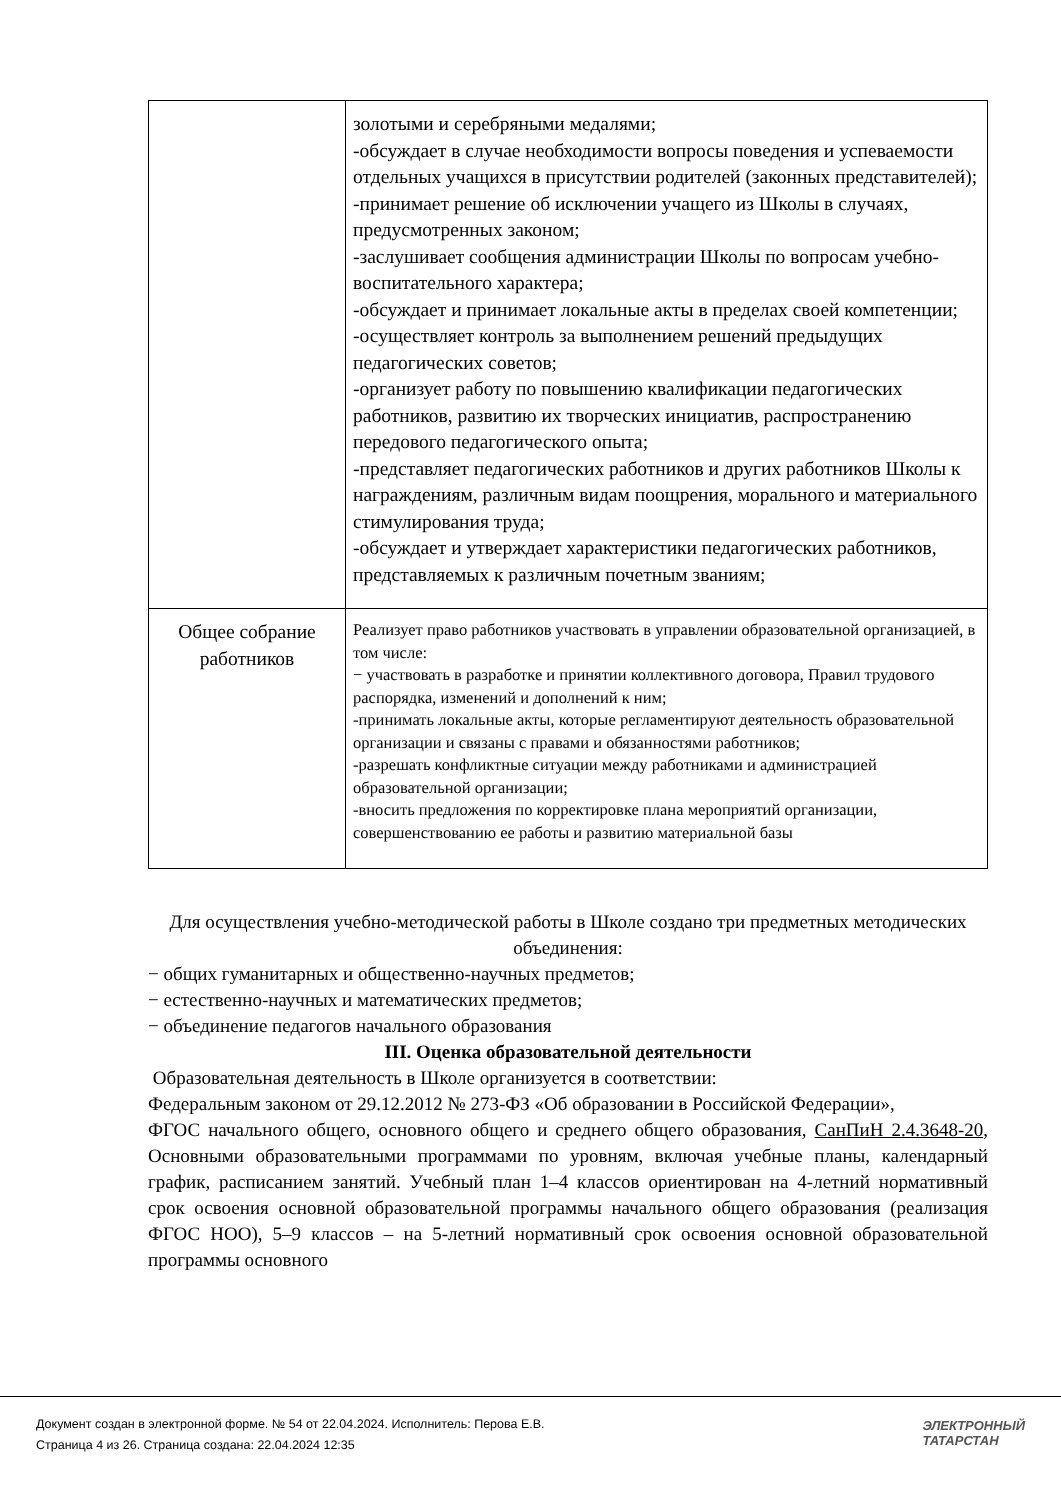| | золотыми и серебряными медалями; -обсуждает в случае необходимости вопросы поведения и успеваемости отдельных учащихся в присутствии родителей (законных представителей); -принимает решение об исключении учащего из Школы в случаях, предусмотренных законом; -заслушивает сообщения администрации Школы по вопросам учебно-воспитательного характера; -обсуждает и принимает локальные акты в пределах своей компетенции; -осуществляет контроль за выполнением решений предыдущих педагогических советов; -организует работу по повышению квалификации педагогических работников, развитию их творческих инициатив, распространению передового педагогического опыта; -представляет педагогических работников и других работников Школы к награждениям, различным видам поощрения, морального и материального стимулирования труда; -обсуждает и утверждает характеристики педагогических работников, представляемых к различным почетным званиям; |
| Общее собрание работников | Реализует право работников участвовать в управлении образовательной организацией, в том числе: − участвовать в разработке и принятии коллективного договора, Правил трудового распорядка, изменений и дополнений к ним; -принимать локальные акты, которые регламентируют деятельность образовательной организации и связаны с правами и обязанностями работников; -разрешать конфликтные ситуации между работниками и администрацией образовательной организации; -вносить предложения по корректировке плана мероприятий организации, совершенствованию ее работы и развитию материальной базы |
Для осуществления учебно-методической работы в Школе создано три предметных методических объединения:
− общих гуманитарных и общественно-научных предметов;
− естественно-научных и математических предметов;
− объединение педагогов начального образования
III. Оценка образовательной деятельности
Образовательная деятельность в Школе организуется в соответствии:
Федеральным законом от 29.12.2012 № 273-ФЗ «Об образовании в Российской Федерации»,
ФГОС начального общего, основного общего и среднего общего образования, СанПиН 2.4.3648-20, Основными образовательными программами по уровням, включая учебные планы, календарный график, расписанием занятий. Учебный план 1–4 классов ориентирован на 4-летний нормативный срок освоения основной образовательной программы начального общего образования (реализация ФГОС НОО), 5–9 классов – на 5-летний нормативный срок освоения основной образовательной программы основного
Документ создан в электронной форме. № 54 от 22.04.2024. Исполнитель: Перова Е.В.
Страница 4 из 26. Страница создана: 22.04.2024 12:35
ЭЛЕКТРОННЫЙ
ТАТАРСТАН